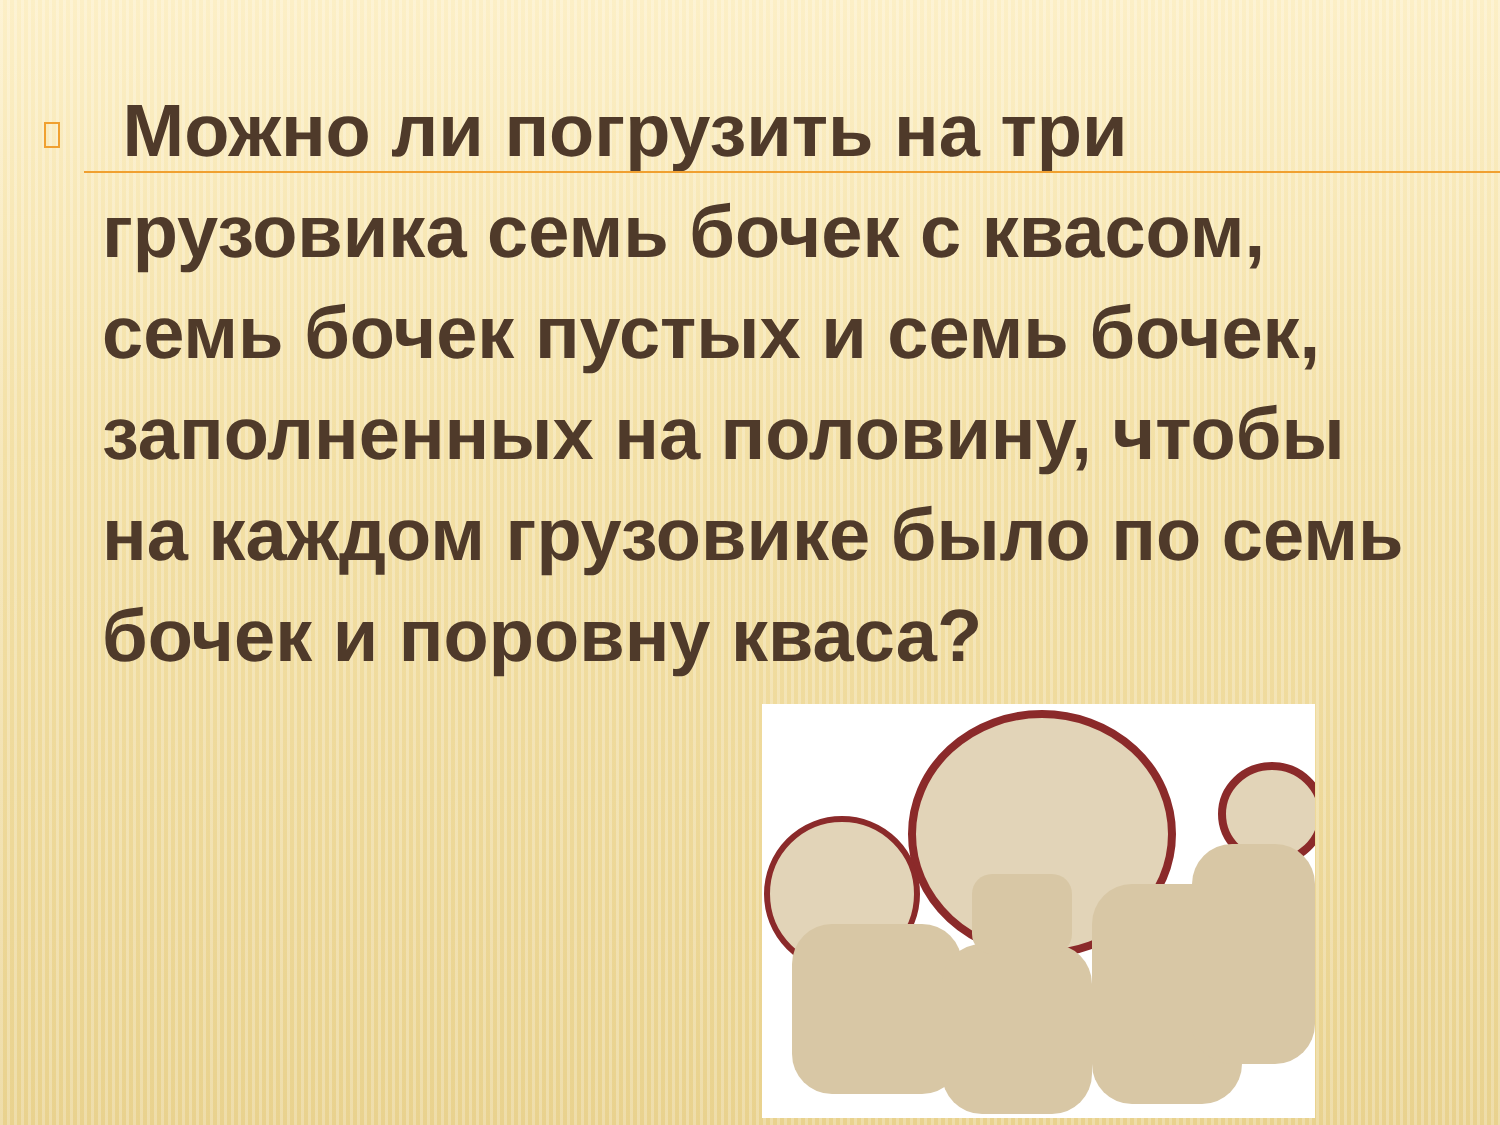Можно ли погрузить на три грузовика семь бочек с квасом, семь бочек пустых и семь бочек, заполненных на половину, чтобы на каждом грузовике было по семь бочек и поровну кваса?